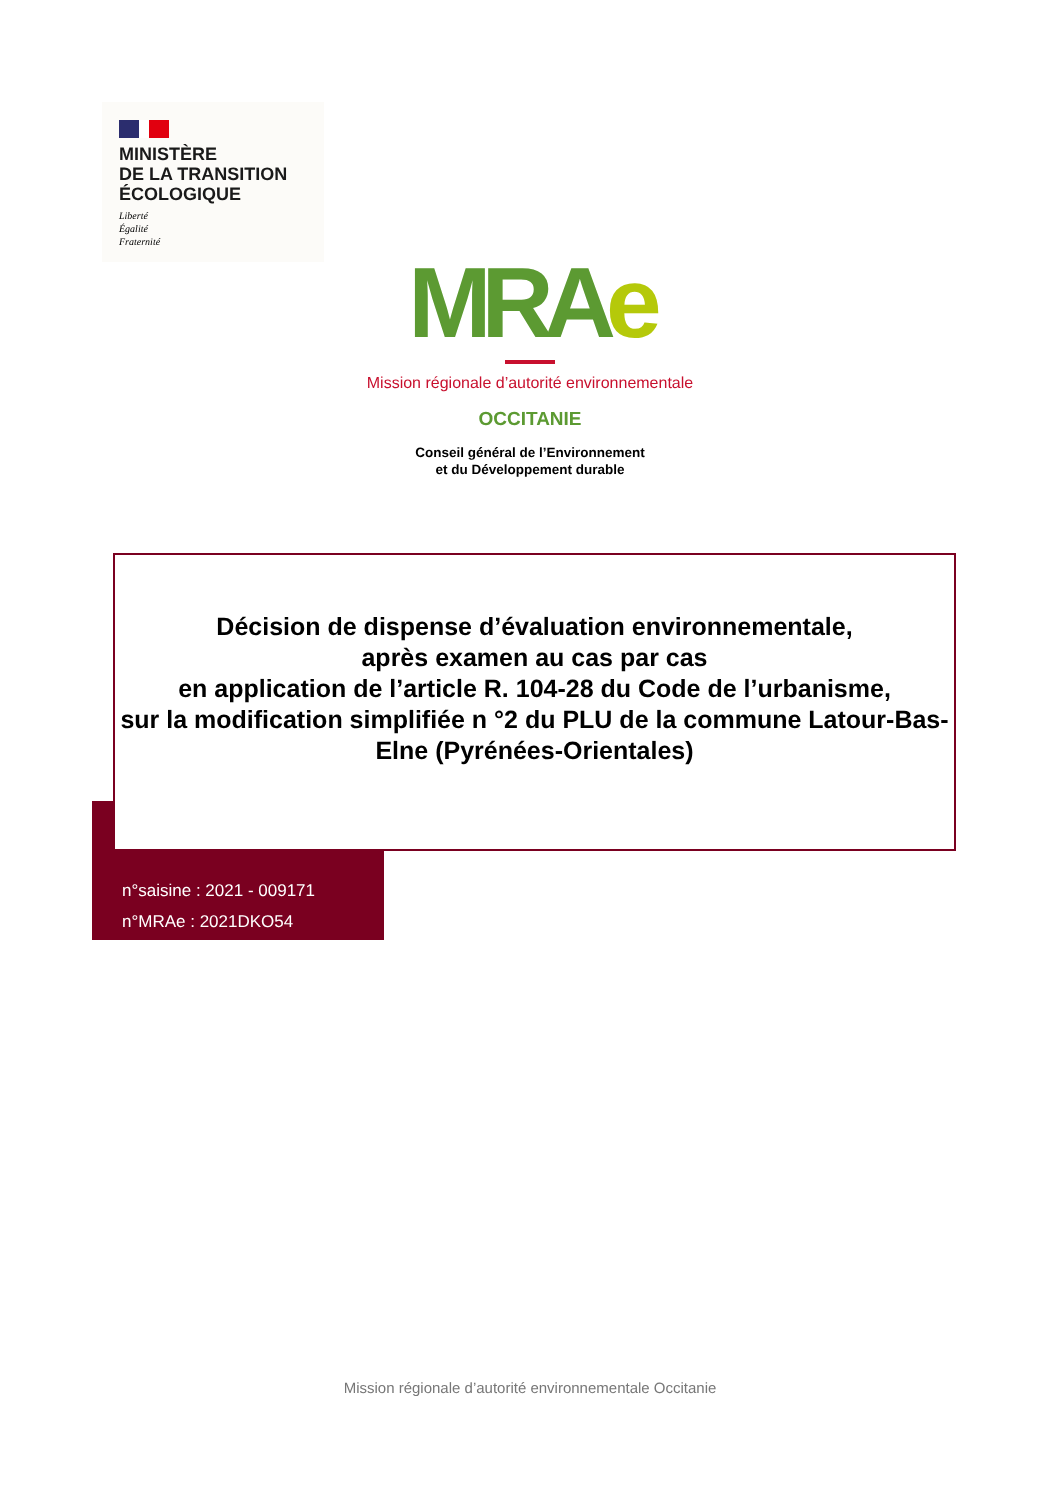MINISTÈRE
DE LA TRANSITION
ÉCOLOGIQUE
Liberté
Égalité
Fraternité
MRAe
Mission régionale d’autorité environnementale
OCCITANIE
Conseil général de l’Environnement
et du Développement durable
Décision de dispense d’évaluation environnementale,
après examen au cas par cas
en application de l’article R. 104-28 du Code de l’urbanisme,
sur la modification simplifiée n °2 du PLU de la commune Latour-Bas-Elne (Pyrénées-Orientales)
n°saisine : 2021 - 009171
n°MRAe : 2021DKO54
Mission régionale d’autorité environnementale Occitanie